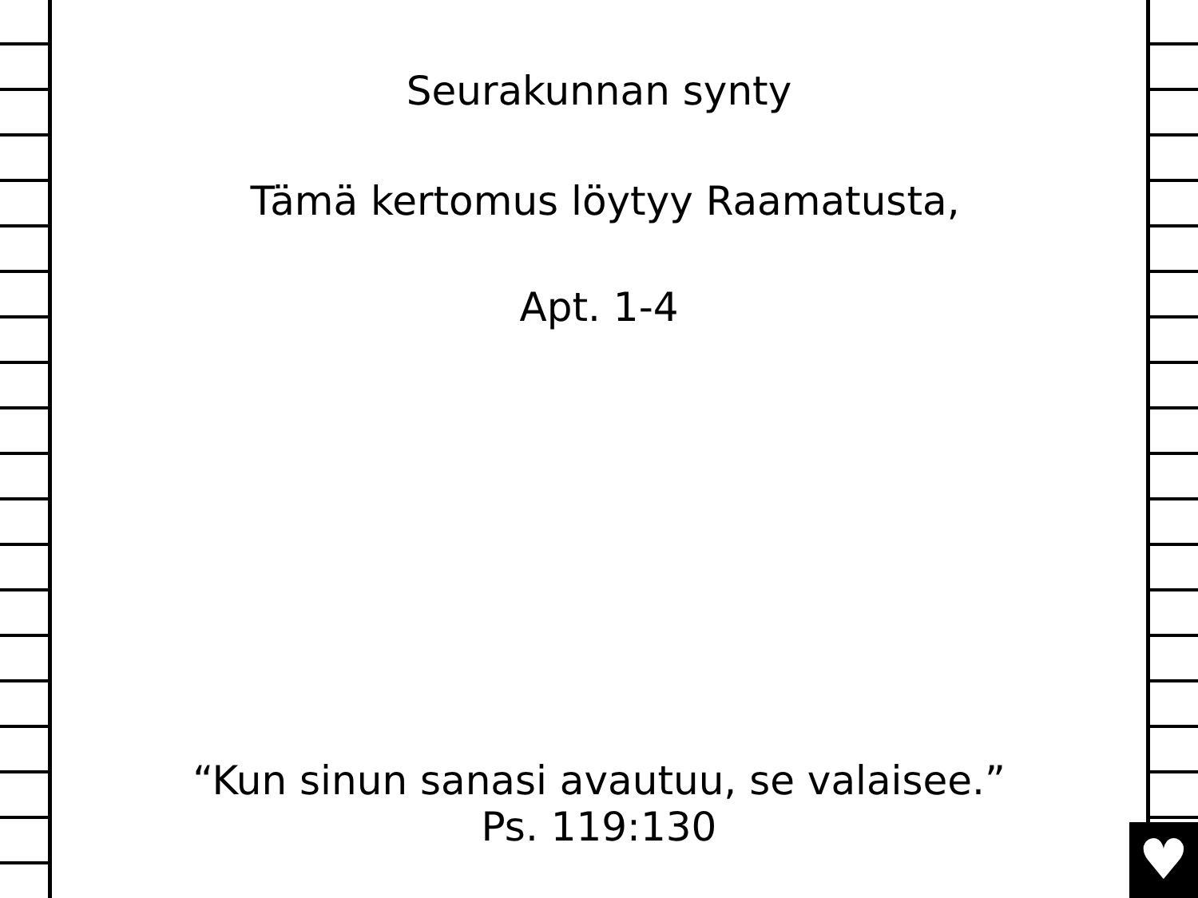♥
Seurakunnan synty
Tämä kertomus löytyy Raamatusta,
Apt. 1-4
“Kun sinun sanasi avautuu, se valaisee.”
Ps. 119:130